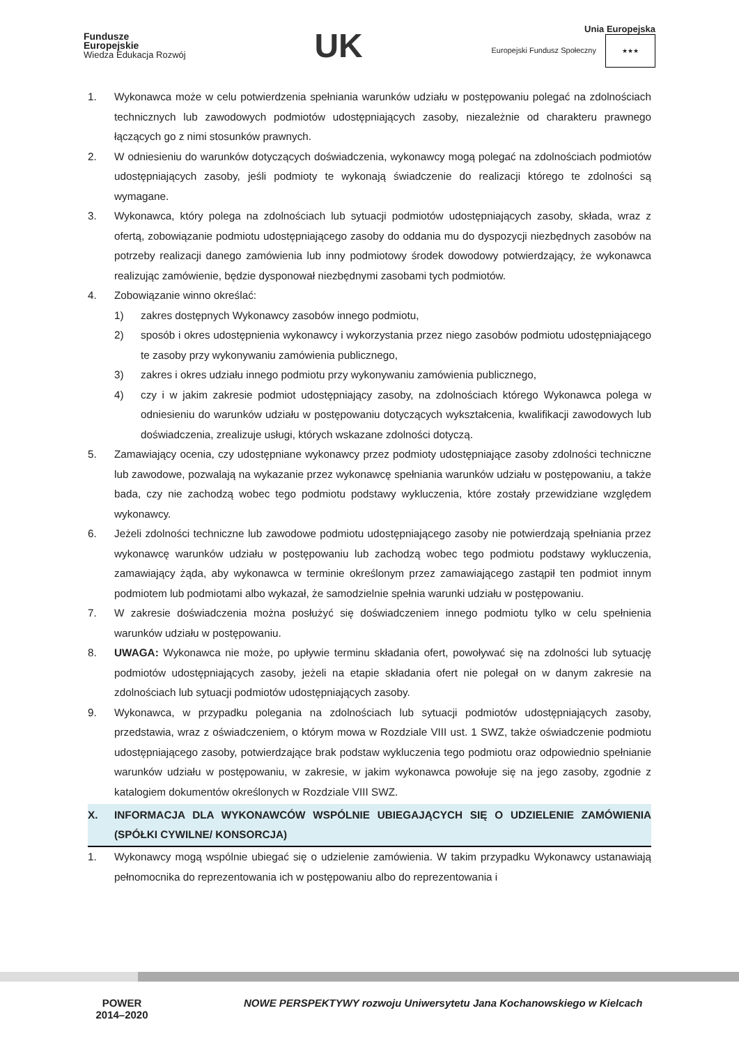Fundusze
Europejskie
Wiedza Edukacja Rozwój
UK
Unia Europejska
Europejski Fundusz Społeczny ★★★
1. Wykonawca może w celu potwierdzenia spełniania warunków udziału w postępowaniu polegać na zdolnościach technicznych lub zawodowych podmiotów udostępniających zasoby, niezależnie od charakteru prawnego łączących go z nimi stosunków prawnych.
2. W odniesieniu do warunków dotyczących doświadczenia, wykonawcy mogą polegać na zdolnościach podmiotów udostępniających zasoby, jeśli podmioty te wykonają świadczenie do realizacji którego te zdolności są wymagane.
3. Wykonawca, który polega na zdolnościach lub sytuacji podmiotów udostępniających zasoby, składa, wraz z ofertą, zobowiązanie podmiotu udostępniającego zasoby do oddania mu do dyspozycji niezbędnych zasobów na potrzeby realizacji danego zamówienia lub inny podmiotowy środek dowodowy potwierdzający, że wykonawca realizując zamówienie, będzie dysponował niezbędnymi zasobami tych podmiotów.
4. Zobowiązanie winno określać:
1) zakres dostępnych Wykonawcy zasobów innego podmiotu,
2) sposób i okres udostępnienia wykonawcy i wykorzystania przez niego zasobów podmiotu udostępniającego te zasoby przy wykonywaniu zamówienia publicznego,
3) zakres i okres udziału innego podmiotu przy wykonywaniu zamówienia publicznego,
4) czy i w jakim zakresie podmiot udostępniający zasoby, na zdolnościach którego Wykonawca polega w odniesieniu do warunków udziału w postępowaniu dotyczących wykształcenia, kwalifikacji zawodowych lub doświadczenia, zrealizuje usługi, których wskazane zdolności dotyczą.
5. Zamawiający ocenia, czy udostępniane wykonawcy przez podmioty udostępniające zasoby zdolności techniczne lub zawodowe, pozwalają na wykazanie przez wykonawcę spełniania warunków udziału w postępowaniu, a także bada, czy nie zachodzą wobec tego podmiotu podstawy wykluczenia, które zostały przewidziane względem wykonawcy.
6. Jeżeli zdolności techniczne lub zawodowe podmiotu udostępniającego zasoby nie potwierdzają spełniania przez wykonawcę warunków udziału w postępowaniu lub zachodzą wobec tego podmiotu podstawy wykluczenia, zamawiający żąda, aby wykonawca w terminie określonym przez zamawiającego zastąpił ten podmiot innym podmiotem lub podmiotami albo wykazał, że samodzielnie spełnia warunki udziału w postępowaniu.
7. W zakresie doświadczenia można posłużyć się doświadczeniem innego podmiotu tylko w celu spełnienia warunków udziału w postępowaniu.
8. UWAGA: Wykonawca nie może, po upływie terminu składania ofert, powoływać się na zdolności lub sytuację podmiotów udostępniających zasoby, jeżeli na etapie składania ofert nie polegał on w danym zakresie na zdolnościach lub sytuacji podmiotów udostępniających zasoby.
9. Wykonawca, w przypadku polegania na zdolnościach lub sytuacji podmiotów udostępniających zasoby, przedstawia, wraz z oświadczeniem, o którym mowa w Rozdziale VIII ust. 1 SWZ, także oświadczenie podmiotu udostępniającego zasoby, potwierdzające brak podstaw wykluczenia tego podmiotu oraz odpowiednio spełnianie warunków udziału w postępowaniu, w zakresie, w jakim wykonawca powołuje się na jego zasoby, zgodnie z katalogiem dokumentów określonych w Rozdziale VIII SWZ.
X. INFORMACJA DLA WYKONAWCÓW WSPÓLNIE UBIEGAJĄCYCH SIĘ O UDZIELENIE ZAMÓWIENIA (SPÓŁKI CYWILNE/ KONSORCJA)
1. Wykonawcy mogą wspólnie ubiegać się o udzielenie zamówienia. W takim przypadku Wykonawcy ustanawiają pełnomocnika do reprezentowania ich w postępowaniu albo do reprezentowania i
POWER
2014–2020
NOWE PERSPEKTYWY rozwoju Uniwersytetu Jana Kochanowskiego w Kielcach